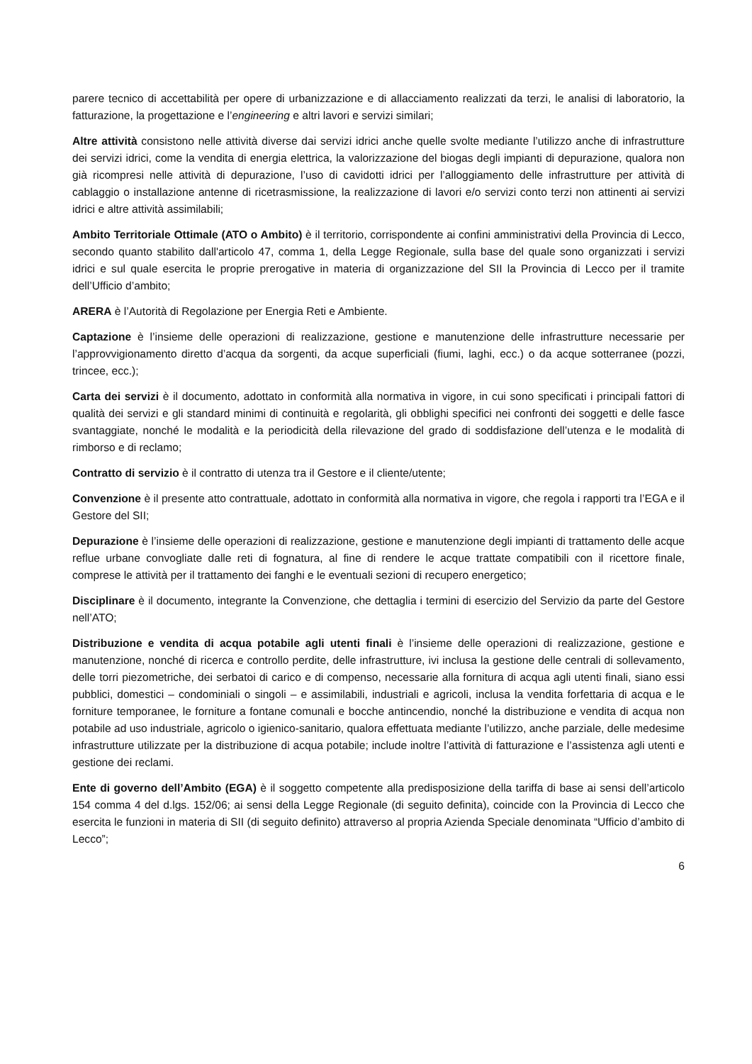parere tecnico di accettabilità per opere di urbanizzazione e di allacciamento realizzati da terzi, le analisi di laboratorio, la fatturazione, la progettazione e l’engineering e altri lavori e servizi similari;
Altre attività consistono nelle attività diverse dai servizi idrici anche quelle svolte mediante l’utilizzo anche di infrastrutture dei servizi idrici, come la vendita di energia elettrica, la valorizzazione del biogas degli impianti di depurazione, qualora non già ricompresi nelle attività di depurazione, l’uso di cavidotti idrici per l’alloggiamento delle infrastrutture per attività di cablaggio o installazione antenne di ricetrasmissione, la realizzazione di lavori e/o servizi conto terzi non attinenti ai servizi idrici e altre attività assimilabili;
Ambito Territoriale Ottimale (ATO o Ambito) è il territorio, corrispondente ai confini amministrativi della Provincia di Lecco, secondo quanto stabilito dall'articolo 47, comma 1, della Legge Regionale, sulla base del quale sono organizzati i servizi idrici e sul quale esercita le proprie prerogative in materia di organizzazione del SII la Provincia di Lecco per il tramite dell’Ufficio d’ambito;
ARERA è l’Autorità di Regolazione per Energia Reti e Ambiente.
Captazione è l’insieme delle operazioni di realizzazione, gestione e manutenzione delle infrastrutture necessarie per l’approvvigionamento diretto d’acqua da sorgenti, da acque superficiali (fiumi, laghi, ecc.) o da acque sotterranee (pozzi, trincee, ecc.);
Carta dei servizi è il documento, adottato in conformità alla normativa in vigore, in cui sono specificati i principali fattori di qualità dei servizi e gli standard minimi di continuità e regolarità, gli obblighi specifici nei confronti dei soggetti e delle fasce svantaggiate, nonché le modalità e la periodicità della rilevazione del grado di soddisfazione dell’utenza e le modalità di rimborso e di reclamo;
Contratto di servizio è il contratto di utenza tra il Gestore e il cliente/utente;
Convenzione è il presente atto contrattuale, adottato in conformità alla normativa in vigore, che regola i rapporti tra l’EGA e il Gestore del SII;
Depurazione è l’insieme delle operazioni di realizzazione, gestione e manutenzione degli impianti di trattamento delle acque reflue urbane convogliate dalle reti di fognatura, al fine di rendere le acque trattate compatibili con il ricettore finale, comprese le attività per il trattamento dei fanghi e le eventuali sezioni di recupero energetico;
Disciplinare è il documento, integrante la Convenzione, che dettaglia i termini di esercizio del Servizio da parte del Gestore nell’ATO;
Distribuzione e vendita di acqua potabile agli utenti finali è l’insieme delle operazioni di realizzazione, gestione e manutenzione, nonché di ricerca e controllo perdite, delle infrastrutture, ivi inclusa la gestione delle centrali di sollevamento, delle torri piezometriche, dei serbatoi di carico e di compenso, necessarie alla fornitura di acqua agli utenti finali, siano essi pubblici, domestici – condominiali o singoli – e assimilabili, industriali e agricoli, inclusa la vendita forfettaria di acqua e le forniture temporanee, le forniture a fontane comunali e bocche antincendio, nonché la distribuzione e vendita di acqua non potabile ad uso industriale, agricolo o igienico-sanitario, qualora effettuata mediante l’utilizzo, anche parziale, delle medesime infrastrutture utilizzate per la distribuzione di acqua potabile; include inoltre l’attività di fatturazione e l’assistenza agli utenti e gestione dei reclami.
Ente di governo dell’Ambito (EGA) è il soggetto competente alla predisposizione della tariffa di base ai sensi dell’articolo 154 comma 4 del d.lgs. 152/06; ai sensi della Legge Regionale (di seguito definita), coincide con la Provincia di Lecco che esercita le funzioni in materia di SII (di seguito definito) attraverso al propria Azienda Speciale denominata “Ufficio d’ambito di Lecco”;
6